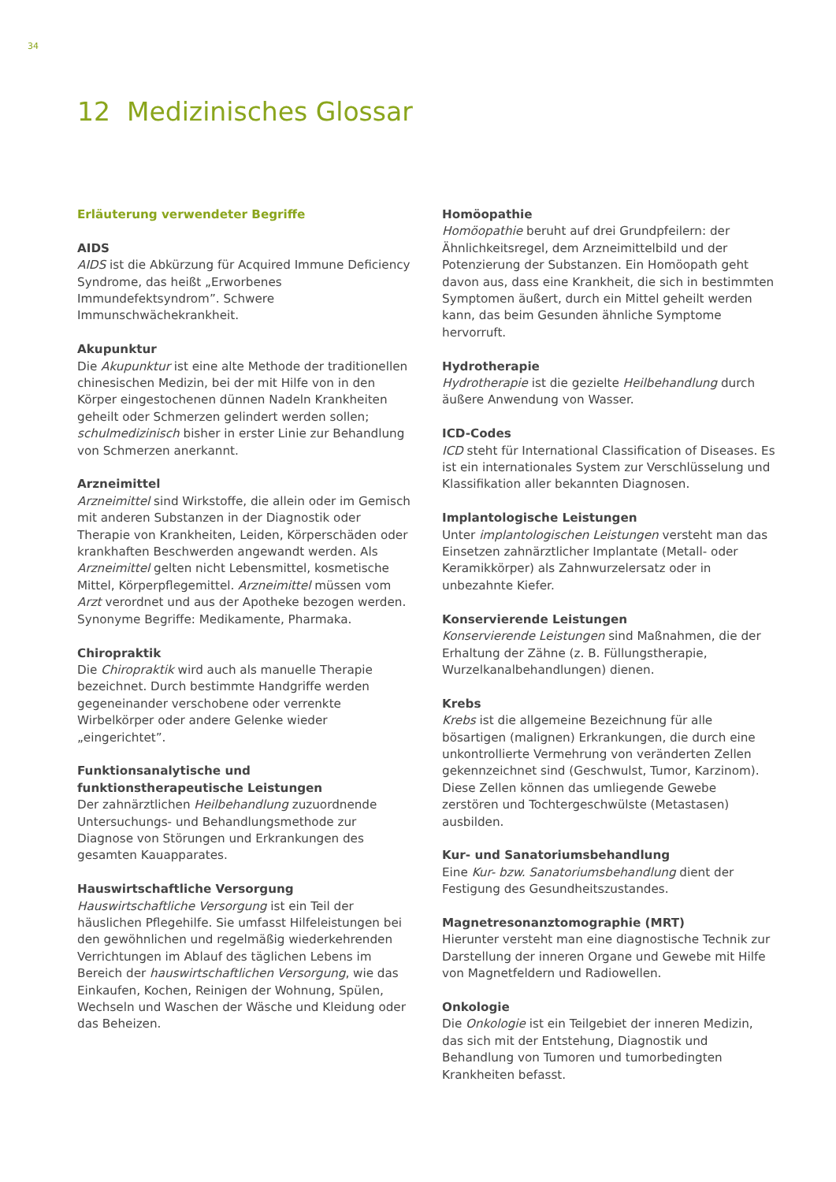34
12 Medizinisches Glossar
Erläuterung verwendeter Begriffe
AIDS
AIDS ist die Abkürzung für Acquired Immune Deficiency Syndrome, das heißt „Erworbenes Immundefektsyndrom”. Schwere Immunschwächekrankheit.
Akupunktur
Die Akupunktur ist eine alte Methode der traditionellen chinesischen Medizin, bei der mit Hilfe von in den Körper eingestochenen dünnen Nadeln Krankheiten geheilt oder Schmerzen gelindert werden sollen; schulmedizinisch bisher in erster Linie zur Behandlung von Schmerzen anerkannt.
Arzneimittel
Arzneimittel sind Wirkstoffe, die allein oder im Gemisch mit anderen Substanzen in der Diagnostik oder Therapie von Krankheiten, Leiden, Körperschäden oder krankhaften Beschwerden angewandt werden. Als Arzneimittel gelten nicht Lebensmittel, kosmetische Mittel, Körperpflegemittel. Arzneimittel müssen vom Arzt verordnet und aus der Apotheke bezogen werden. Synonyme Begriffe: Medikamente, Pharmaka.
Chiropraktik
Die Chiropraktik wird auch als manuelle Therapie bezeichnet. Durch bestimmte Handgriffe werden gegeneinander verschobene oder verrenkte Wirbelkörper oder andere Gelenke wieder „eingerichtet”.
Funktionsanalytische und funktionstherapeutische Leistungen
Der zahnärztlichen Heilbehandlung zuzuordnende Untersuchungs- und Behandlungsmethode zur Diagnose von Störungen und Erkrankungen des gesamten Kauapparates.
Hauswirtschaftliche Versorgung
Hauswirtschaftliche Versorgung ist ein Teil der häuslichen Pflegehilfe. Sie umfasst Hilfeleistungen bei den gewöhnlichen und regelmäßig wiederkehrenden Verrichtungen im Ablauf des täglichen Lebens im Bereich der hauswirtschaftlichen Versorgung, wie das Einkaufen, Kochen, Reinigen der Wohnung, Spülen, Wechseln und Waschen der Wäsche und Kleidung oder das Beheizen.
Homöopathie
Homöopathie beruht auf drei Grundpfeilern: der Ähnlichkeitsregel, dem Arzneimittelbild und der Potenzierung der Substanzen. Ein Homöopath geht davon aus, dass eine Krankheit, die sich in bestimmten Symptomen äußert, durch ein Mittel geheilt werden kann, das beim Gesunden ähnliche Symptome hervorruft.
Hydrotherapie
Hydrotherapie ist die gezielte Heilbehandlung durch äußere Anwendung von Wasser.
ICD-Codes
ICD steht für International Classification of Diseases. Es ist ein internationales System zur Verschlüsselung und Klassifikation aller bekannten Diagnosen.
Implantologische Leistungen
Unter implantologischen Leistungen versteht man das Einsetzen zahnärztlicher Implantate (Metall- oder Keramikkörper) als Zahnwurzelersatz oder in unbezahnte Kiefer.
Konservierende Leistungen
Konservierende Leistungen sind Maßnahmen, die der Erhaltung der Zähne (z. B. Füllungstherapie, Wurzelkanalbehandlungen) dienen.
Krebs
Krebs ist die allgemeine Bezeichnung für alle bösartigen (malignen) Erkrankungen, die durch eine unkontrollierte Vermehrung von veränderten Zellen gekennzeichnet sind (Geschwulst, Tumor, Karzinom). Diese Zellen können das umliegende Gewebe zerstören und Tochtergeschwülste (Metastasen) ausbilden.
Kur- und Sanatoriumsbehandlung
Eine Kur- bzw. Sanatoriumsbehandlung dient der Festigung des Gesundheitszustandes.
Magnetresonanztomographie (MRT)
Hierunter versteht man eine diagnostische Technik zur Darstellung der inneren Organe und Gewebe mit Hilfe von Magnetfeldern und Radiowellen.
Onkologie
Die Onkologie ist ein Teilgebiet der inneren Medizin, das sich mit der Entstehung, Diagnostik und Behandlung von Tumoren und tumorbedingten Krankheiten befasst.